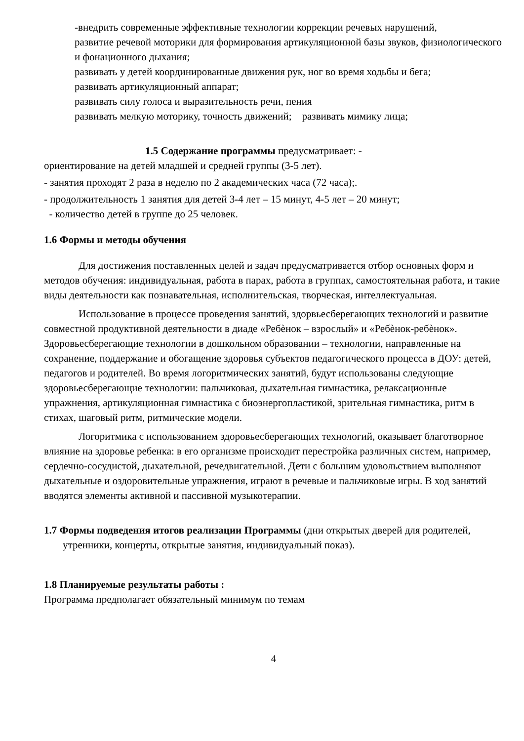-внедрить современные эффективные технологии коррекции речевых нарушений,
развитие речевой моторики для формирования артикуляционной базы звуков, физиологического и фонационного дыхания;
развивать у детей координированные движения рук, ног во время ходьбы и бега;
развивать артикуляционный аппарат;
развивать силу голоса и выразительность речи, пения
развивать мелкую моторику, точность движений; развивать мимику лица;
1.5 Содержание программы предусматривает: -
ориентирование на детей младшей и средней группы (3-5 лет).
- занятия проходят 2 раза в неделю по 2 академических часа (72 часа);.
- продолжительность 1 занятия для детей 3-4 лет – 15 минут, 4-5 лет – 20 минут;
- количество детей в группе до 25 человек.
1.6 Формы и методы обучения
Для достижения поставленных целей и задач предусматривается отбор основных форм и методов обучения: индивидуальная, работа в парах, работа в группах, самостоятельная работа, и такие виды деятельности как познавательная, исполнительская, творческая, интеллектуальная.
Использование в процессе проведения занятий, здорвьесберегающих технологий и развитие совместной продуктивной деятельности в диаде «Ребѐнок – взрослый» и «Ребѐнок-ребѐнок». Здоровьесберегающие технологии в дошкольном образовании – технологии, направленные на сохранение, поддержание и обогащение здоровья субъектов педагогического процесса в ДОУ: детей, педагогов и родителей. Во время логоритмических занятий, будут использованы следующие здоровьесберегающие технологии: пальчиковая, дыхательная гимнастика, релаксационные упражнения, артикуляционная гимнастика с биоэнергопластикой, зрительная гимнастика, ритм в стихах, шаговый ритм, ритмические модели.
Логоритмика с использованием здоровьесберегающих технологий, оказывает благотворное влияние на здоровье ребенка: в его организме происходит перестройка различных систем, например, сердечно-сосудистой, дыхательной, речедвигательной. Дети с большим удовольствием выполняют дыхательные и оздоровительные упражнения, играют в речевые и пальчиковые игры. В ход занятий вводятся элементы активной и пассивной музыкотерапии.
1.7 Формы подведения итогов реализации Программы (дни открытых дверей для родителей, утренники, концерты, открытые занятия, индивидуальный показ).
1.8 Планируемые результаты работы :
Программа предполагает обязательный минимум по темам
4